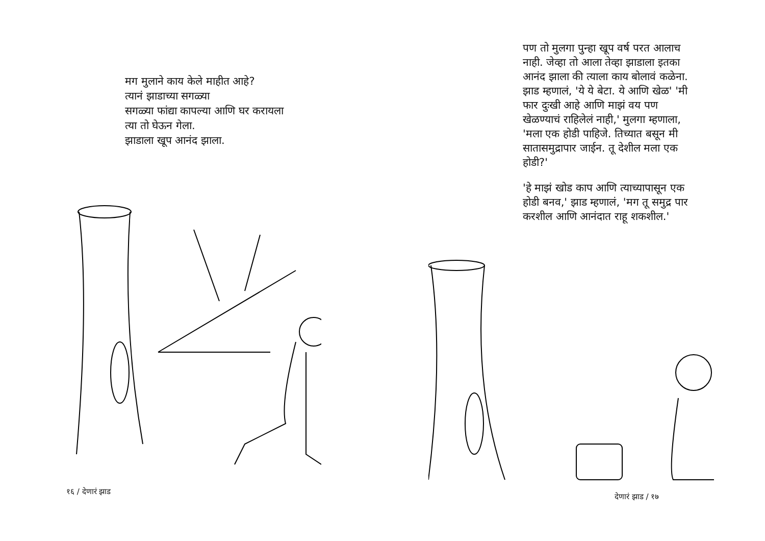मग मुलाने काय केले माहीत आहे?
त्यानं झाडाच्या सगळ्या
सगळ्या फांद्या कापल्या आणि घर करायला
त्या तो घेऊन गेला.
झाडाला खूप आनंद झाला.
१६ / देणारं झाड
पण तो मुलगा पुन्हा खूप वर्ष परत आलाच नाही. जेव्हा तो आला तेव्हा झाडाला इतका आनंद झाला की त्याला काय बोलावं कळेना. झाड म्हणालं, 'ये ये बेटा. ये आणि खेळ' 'मी फार दुःखी आहे आणि माझं वय पण खेळण्याचं राहिलेलं नाही,' मुलगा म्हणाला, 'मला एक होडी पाहिजे. तिच्यात बसून मी सातासमुद्रापार जाईन. तू देशील मला एक होडी?'
'हे माझं खोड काप आणि त्याच्यापासून एक होडी बनव,' झाड म्हणालं, 'मग तू समुद्र पार करशील आणि आनंदात राहू शकशील.'
देणारं झाड / १७